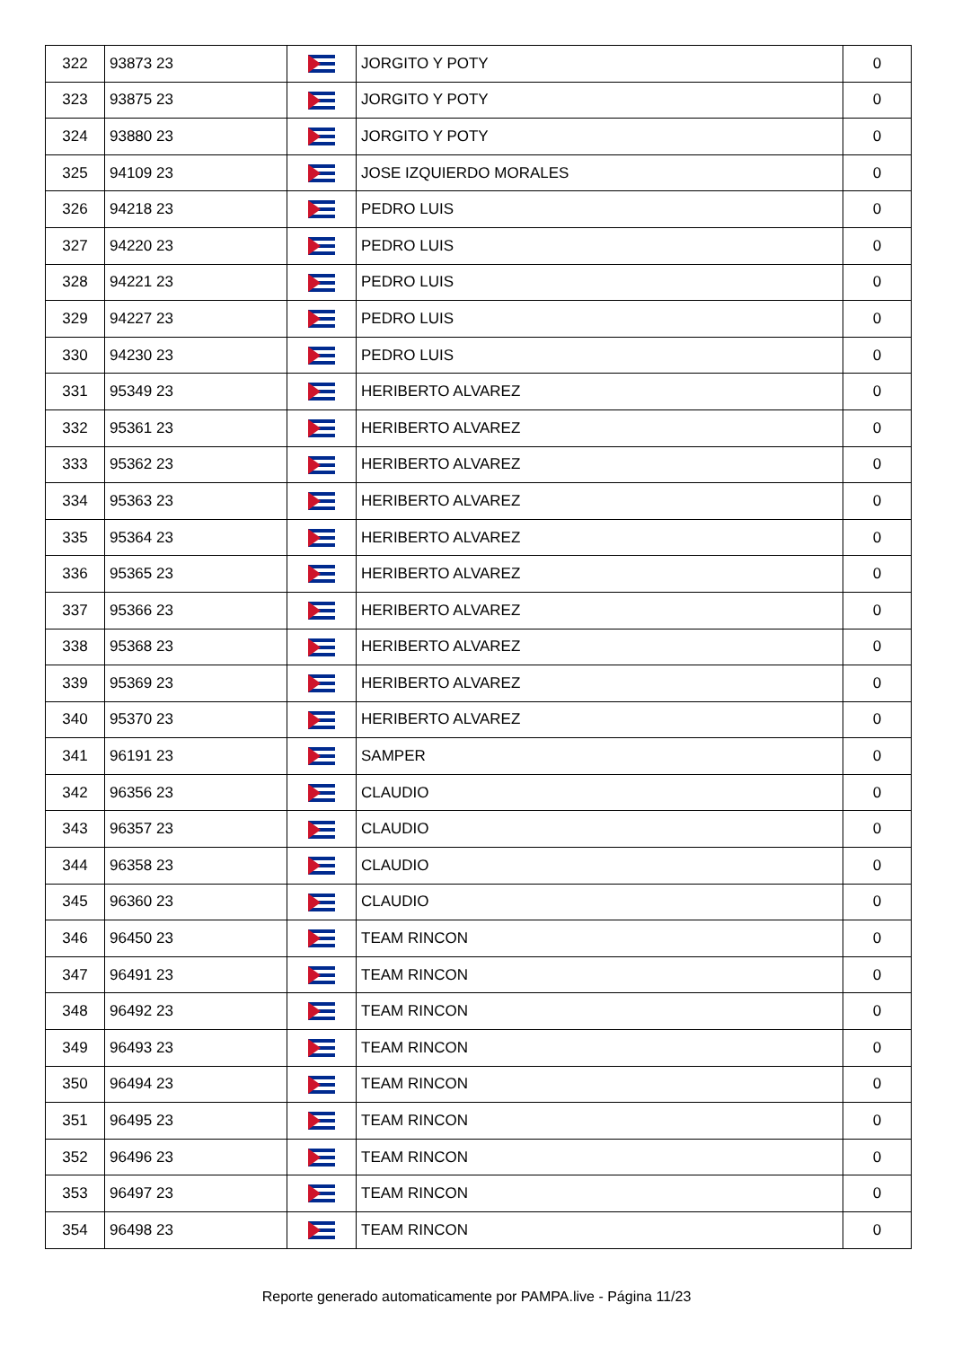| 322 | 93873 23 | | JORGITO Y POTY | 0 |
| 323 | 93875 23 | | JORGITO Y POTY | 0 |
| 324 | 93880 23 | | JORGITO Y POTY | 0 |
| 325 | 94109 23 | | JOSE IZQUIERDO MORALES | 0 |
| 326 | 94218 23 | | PEDRO LUIS | 0 |
| 327 | 94220 23 | | PEDRO LUIS | 0 |
| 328 | 94221 23 | | PEDRO LUIS | 0 |
| 329 | 94227 23 | | PEDRO LUIS | 0 |
| 330 | 94230 23 | | PEDRO LUIS | 0 |
| 331 | 95349 23 | | HERIBERTO ALVAREZ | 0 |
| 332 | 95361 23 | | HERIBERTO ALVAREZ | 0 |
| 333 | 95362 23 | | HERIBERTO ALVAREZ | 0 |
| 334 | 95363 23 | | HERIBERTO ALVAREZ | 0 |
| 335 | 95364 23 | | HERIBERTO ALVAREZ | 0 |
| 336 | 95365 23 | | HERIBERTO ALVAREZ | 0 |
| 337 | 95366 23 | | HERIBERTO ALVAREZ | 0 |
| 338 | 95368 23 | | HERIBERTO ALVAREZ | 0 |
| 339 | 95369 23 | | HERIBERTO ALVAREZ | 0 |
| 340 | 95370 23 | | HERIBERTO ALVAREZ | 0 |
| 341 | 96191 23 | | SAMPER | 0 |
| 342 | 96356 23 | | CLAUDIO | 0 |
| 343 | 96357 23 | | CLAUDIO | 0 |
| 344 | 96358 23 | | CLAUDIO | 0 |
| 345 | 96360 23 | | CLAUDIO | 0 |
| 346 | 96450 23 | | TEAM RINCON | 0 |
| 347 | 96491 23 | | TEAM RINCON | 0 |
| 348 | 96492 23 | | TEAM RINCON | 0 |
| 349 | 96493 23 | | TEAM RINCON | 0 |
| 350 | 96494 23 | | TEAM RINCON | 0 |
| 351 | 96495 23 | | TEAM RINCON | 0 |
| 352 | 96496 23 | | TEAM RINCON | 0 |
| 353 | 96497 23 | | TEAM RINCON | 0 |
| 354 | 96498 23 | | TEAM RINCON | 0 |
Reporte generado automaticamente por PAMPA.live - Página 11/23